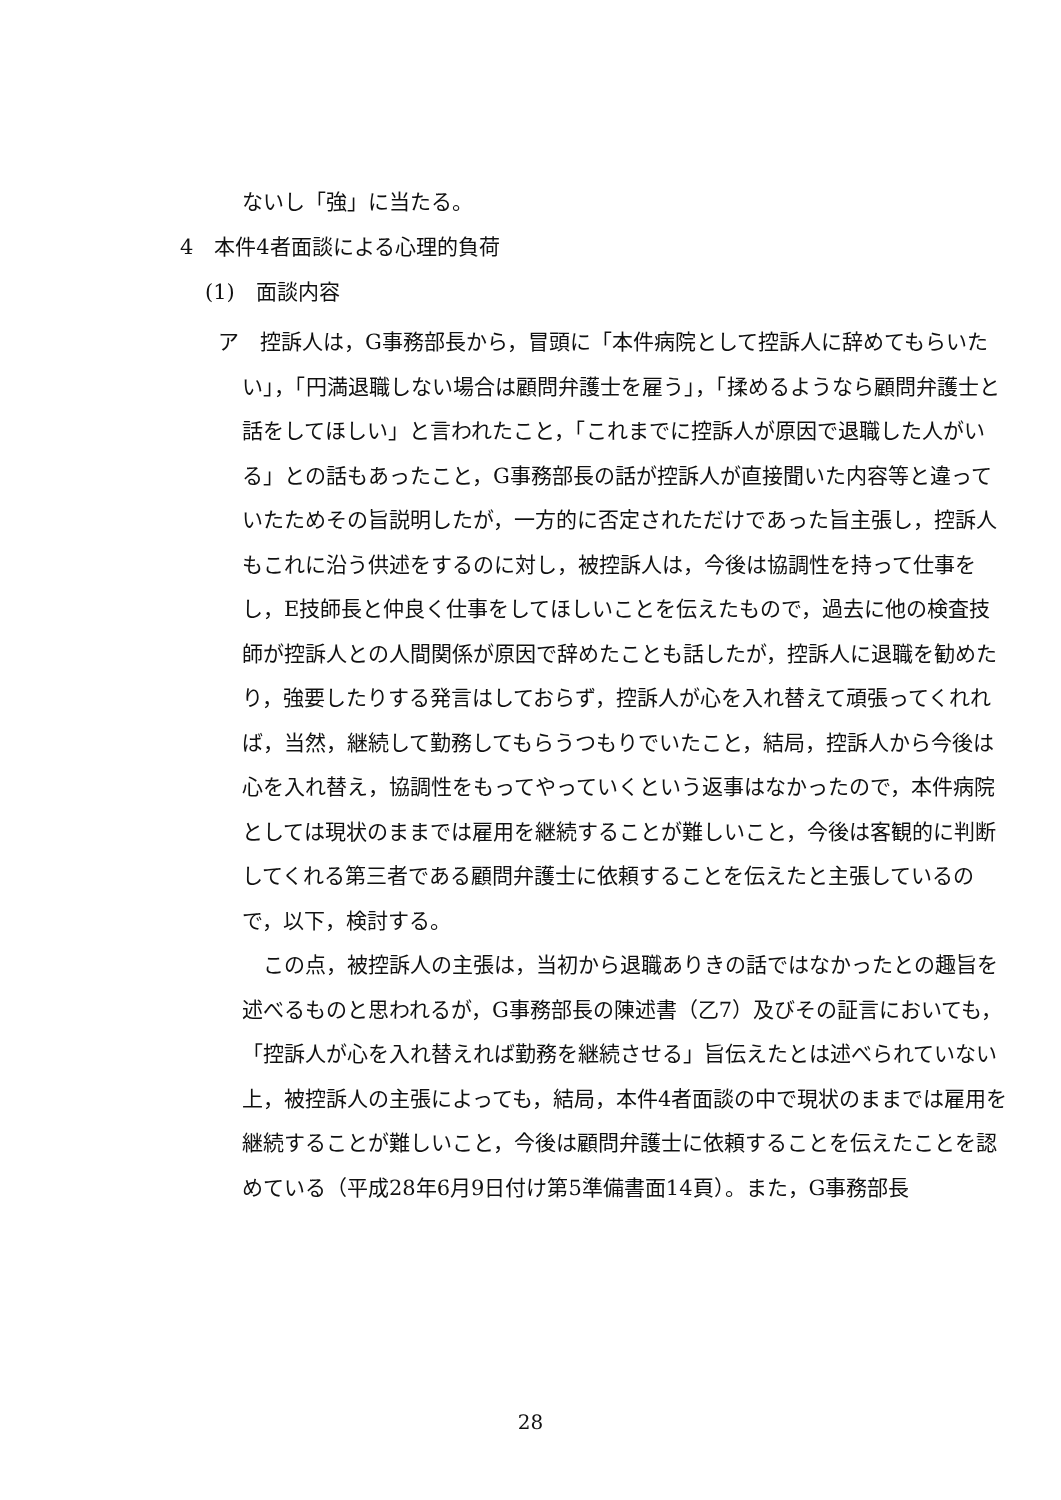ないし「強」に当たる。
4　本件4者面談による心理的負荷
(1)　面談内容
ア　控訴人は，G事務部長から，冒頭に「本件病院として控訴人に辞めてもらいたい」，「円満退職しない場合は顧問弁護士を雇う」，「揉めるようなら顧問弁護士と話をしてほしい」と言われたこと，「これまでに控訴人が原因で退職した人がいる」との話もあったこと，G事務部長の話が控訴人が直接聞いた内容等と違っていたためその旨説明したが，一方的に否定されただけであった旨主張し，控訴人もこれに沿う供述をするのに対し，被控訴人は，今後は協調性を持って仕事をし，E技師長と仲良く仕事をしてほしいことを伝えたもので，過去に他の検査技師が控訴人との人間関係が原因で辞めたことも話したが，控訴人に退職を勧めたり，強要したりする発言はしておらず，控訴人が心を入れ替えて頑張ってくれれば，当然，継続して勤務してもらうつもりでいたこと，結局，控訴人から今後は心を入れ替え，協調性をもってやっていくという返事はなかったので，本件病院としては現状のままでは雇用を継続することが難しいこと，今後は客観的に判断してくれる第三者である顧問弁護士に依頼することを伝えたと主張しているので，以下，検討する。
　この点，被控訴人の主張は，当初から退職ありきの話ではなかったとの趣旨を述べるものと思われるが，G事務部長の陳述書（乙7）及びその証言においても，「控訴人が心を入れ替えれば勤務を継続させる」旨伝えたとは述べられていない上，被控訴人の主張によっても，結局，本件4者面談の中で現状のままでは雇用を継続することが難しいこと，今後は顧問弁護士に依頼することを伝えたことを認めている（平成28年6月9日付け第5準備書面14頁）。また，G事務部長
28